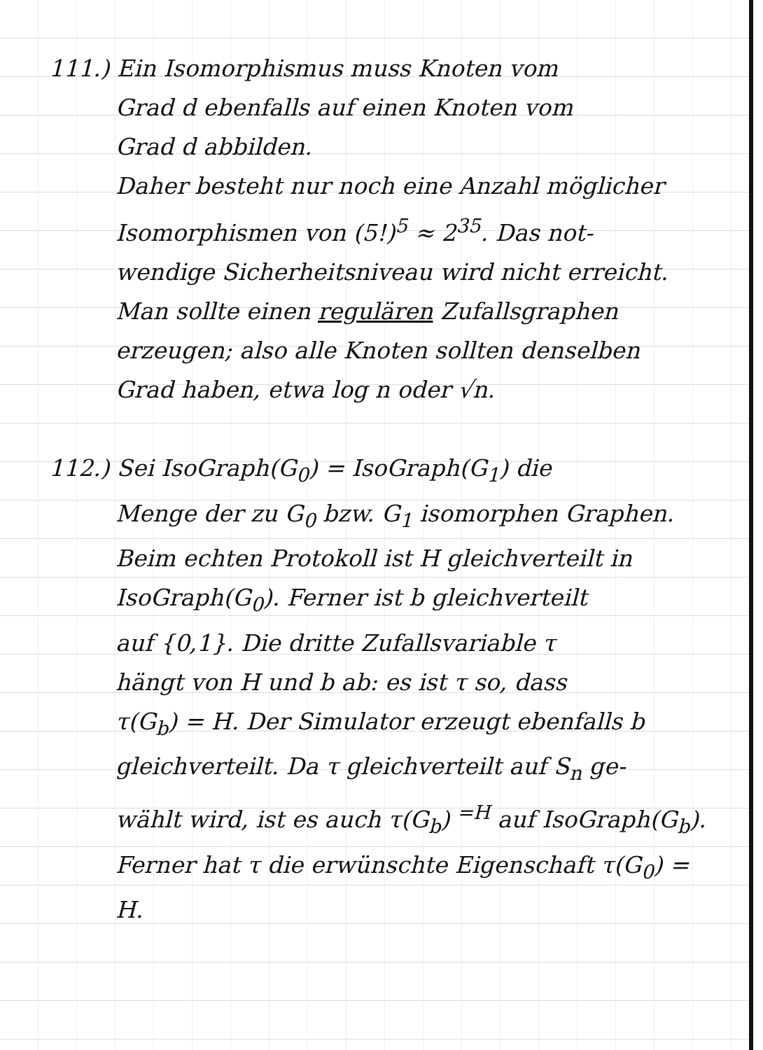111.) Ein Isomorphismus muss Knoten vom
Grad d ebenfalls auf einen Knoten vom
Grad d abbilden.
Daher besteht nur noch eine Anzahl möglicher
Isomorphismen von (5!)<sup>5</sup> ≈ 2<sup>35</sup>. Das not-
wendige Sicherheitsniveau wird nicht erreicht.
Man sollte einen regulären Zufallsgraphen
erzeugen; also alle Knoten sollten denselben
Grad haben, etwa log n oder √n.
112.) Sei IsoGraph(G<sub>0</sub>) = IsoGraph(G<sub>1</sub>) die
Menge der zu G<sub>0</sub> bzw. G<sub>1</sub> isomorphen Graphen.
Beim echten Protokoll ist H gleichverteilt in
IsoGraph(G<sub>0</sub>). Ferner ist b gleichverteilt
auf {0,1}. Die dritte Zufallsvariable τ
hängt von H und b ab: es ist τ so, dass
τ(G<sub>b</sub>) = H. Der Simulator erzeugt ebenfalls b
gleichverteilt. Da τ gleichverteilt auf S<sub>n</sub> ge-
wählt wird, ist es auch τ(G<sub>b</sub>) <sup>=H</sup> auf IsoGraph(G<sub>b</sub>).
Ferner hat τ die erwünschte Eigenschaft τ(G<sub>0</sub>) = H.